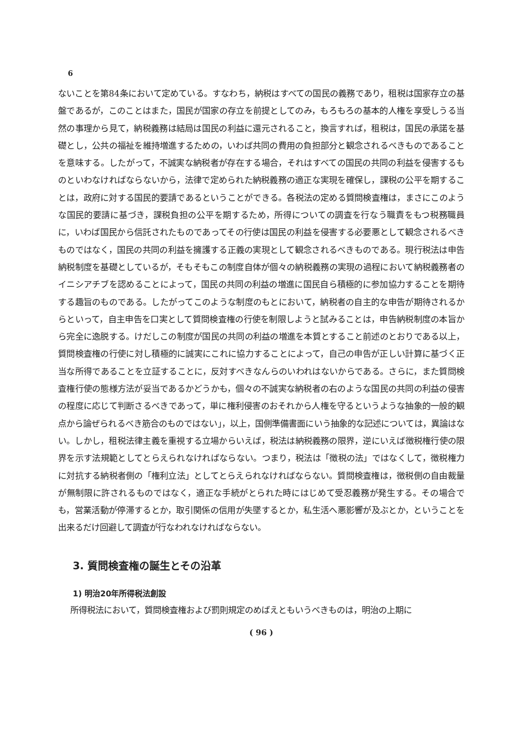6
ないことを第84条において定めている。すなわち，納税はすべての国民の義務であり，租税は国家存立の基盤であるが，このことはまた，国民が国家の存立を前提としてのみ，もろもろの基本的人権を享受しうる当然の事理から見て，納税義務は結局は国民の利益に還元されること，換言すれば，租税は，国民の承諾を基礎とし，公共の福祉を維持増進するための，いわば共同の費用の負担部分と観念されるべきものであることを意味する。したがって，不誠実な納税者が存在する場合，それはすべての国民の共同の利益を侵害するものといわなければならないから，法律で定められた納税義務の適正な実現を確保し，課税の公平を期することは，政府に対する国民的要請であるということができる。各税法の定める質問検査権は，まさにこのような国民的要請に基づき，課税負担の公平を期するため，所得についての調査を行なう職責をもつ税務職員に，いわば国民から信託されたものであってその行使は国民の利益を侵害する必要悪として観念されるべきものではなく，国民の共同の利益を擁護する正義の実現として観念されるべきものである。現行税法は申告納税制度を基礎としているが，そもそもこの制度自体が個々の納税義務の実現の過程において納税義務者のイニシアチブを認めることによって，国民の共同の利益の増進に国民自ら積極的に参加協力することを期待する趣旨のものである。したがってこのような制度のもとにおいて，納税者の自主的な申告が期待されるからといって，自主申告を口実として質問検査権の行使を制限しようと試みることは，申告納税制度の本旨から完全に逸脱する。けだしこの制度が国民の共同の利益の増進を本質とすること前述のとおりである以上，質問検査権の行使に対し積極的に誠実にこれに協力することによって，自己の申告が正しい計算に基づく正当な所得であることを立証することに，反対すべきなんらのいわれはないからである。さらに，また質問検査権行使の態様方法が妥当であるかどうかも，個々の不誠実な納税者の右のような国民の共同の利益の侵害の程度に応じて判断さるべきであって，単に権利侵害のおそれから人権を守るというような抽象的一般的観点から論ぜられるべき筋合のものではない」，以上，国側準備書面にいう抽象的な記述については，異論はない。しかし，租税法律主義を重視する立場からいえば，税法は納税義務の限界，逆にいえば徴税権行使の限界を示す法規範としてとらえられなければならない。つまり，税法は「徴税の法」ではなくして，徴税権力に対抗する納税者側の「権利立法」としてとらえられなければならない。質問検査権は，徴税側の自由裁量が無制限に許されるものではなく，適正な手続がとられた時にはじめて受忍義務が発生する。その場合でも，営業活動が停滞するとか，取引関係の信用が失墜するとか，私生活へ悪影響が及ぶとか，ということを出来るだけ回避して調査が行なわれなければならない。
3. 質問検査権の誕生とその沿革
1) 明治20年所得税法創設
所得税法において，質問検査権および罰則規定のめばえともいうべきものは，明治の上期に
( 96 )